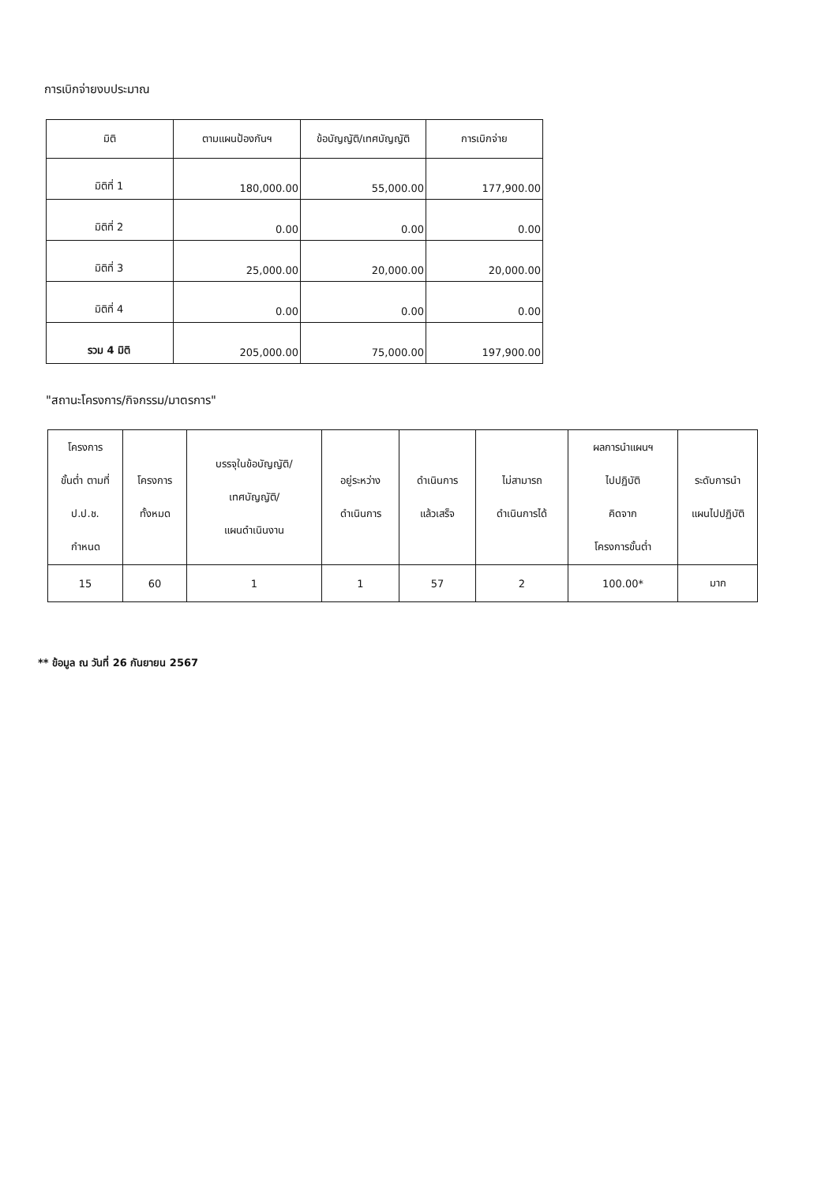การเบิกจ่ายงบประมาณ
| มิติ | ตามแผนป้องกันฯ | ข้อบัญญัติ/เทศบัญญัติ | การเบิกจ่าย |
| --- | --- | --- | --- |
| มิติที่ 1 | 180,000.00 | 55,000.00 | 177,900.00 |
| มิติที่ 2 | 0.00 | 0.00 | 0.00 |
| มิติที่ 3 | 25,000.00 | 20,000.00 | 20,000.00 |
| มิติที่ 4 | 0.00 | 0.00 | 0.00 |
| รวม 4 มิติ | 205,000.00 | 75,000.00 | 197,900.00 |
"สถานะโครงการ/กิจกรรม/มาตรการ"
| โครงการ ขั้นต่ำ ตามที่ ป.ป.ช. กำหนด | โครงการ ทั้งหมด | บรรจุในข้อบัญญัติ/ เทศบัญญัติ/ แผนดำเนินงาน | อยู่ระหว่าง ดำเนินการ | ดำเนินการ แล้วเสร็จ | ไม่สามารถ ดำเนินการได้ | ผลการนำแผนฯ ไปปฏิบัติ คิดจาก โครงการขั้นต่ำ | ระดับการนำ แผนไปปฏิบัติ |
| --- | --- | --- | --- | --- | --- | --- | --- |
| 15 | 60 | 1 | 1 | 57 | 2 | 100.00* | มาก |
** ข้อมูล ณ วันที่ 26 กันยายน 2567